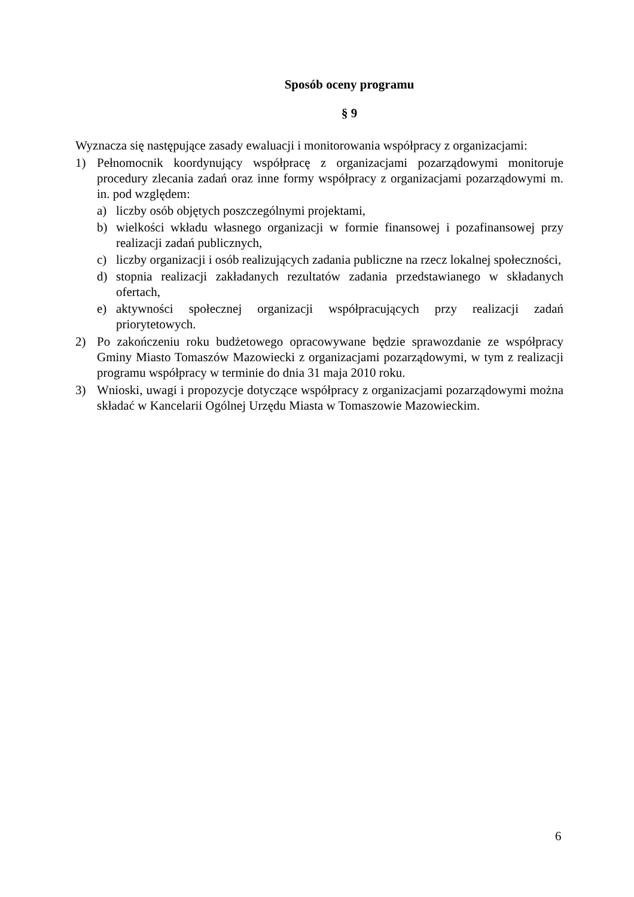Sposób oceny programu
§ 9
Wyznacza się następujące zasady ewaluacji i monitorowania współpracy z organizacjami:
1) Pełnomocnik koordynujący współpracę z organizacjami pozarządowymi monitoruje procedury zlecania zadań oraz inne formy współpracy z organizacjami pozarządowymi m. in. pod względem:
a) liczby osób objętych poszczególnymi projektami,
b) wielkości wkładu własnego organizacji w formie finansowej i pozafinansowej przy realizacji zadań publicznych,
c) liczby organizacji i osób realizujących zadania publiczne na rzecz lokalnej społeczności,
d) stopnia realizacji zakładanych rezultatów zadania przedstawianego w składanych ofertach,
e) aktywności społecznej organizacji współpracujących przy realizacji zadań priorytetowych.
2) Po zakończeniu roku budżetowego opracowywane będzie sprawozdanie ze współpracy Gminy Miasto Tomaszów Mazowiecki z organizacjami pozarządowymi, w tym z realizacji programu współpracy w terminie do dnia 31 maja 2010 roku.
3) Wnioski, uwagi i propozycje dotyczące współpracy z organizacjami pozarządowymi można składać w Kancelarii Ogólnej Urzędu Miasta w Tomaszowie Mazowieckim.
6